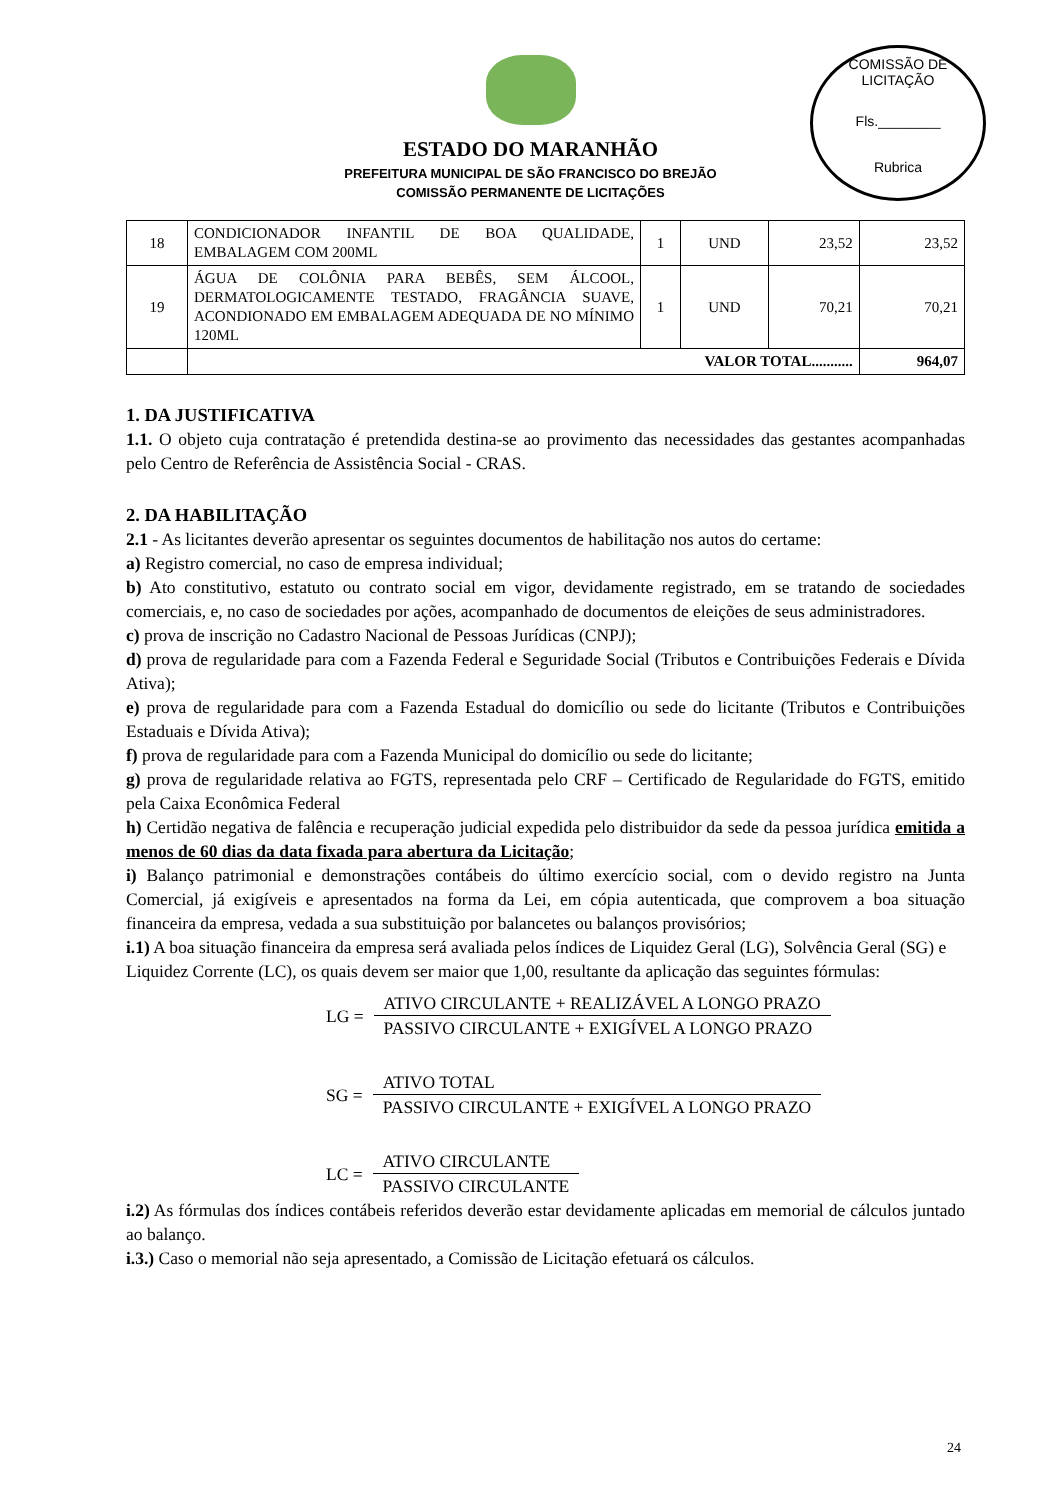COMISSÃO DE LICITAÇÃO
Fls.________
Rubrica
ESTADO DO MARANHÃO
PREFEITURA MUNICIPAL DE SÃO FRANCISCO DO BREJÃO
COMISSÃO PERMANENTE DE LICITAÇÕES
| 18 | CONDICIONADOR INFANTIL DE BOA QUALIDADE, EMBALAGEM COM 200ML | 1 | UND | 23,52 | 23,52 |
| 19 | ÁGUA DE COLÔNIA PARA BEBÊS, SEM ÁLCOOL, DERMATOLOGICAMENTE TESTADO, FRAGÂNCIA SUAVE, ACONDIONADO EM EMBALAGEM ADEQUADA DE NO MÍNIMO 120ML | 1 | UND | 70,21 | 70,21 |
| | VALOR TOTAL........... | | | | 964,07 |
1. DA JUSTIFICATIVA
1.1. O objeto cuja contratação é pretendida destina-se ao provimento das necessidades das gestantes acompanhadas pelo Centro de Referência de Assistência Social - CRAS.
2. DA HABILITAÇÃO
2.1 - As licitantes deverão apresentar os seguintes documentos de habilitação nos autos do certame:
a) Registro comercial, no caso de empresa individual;
b) Ato constitutivo, estatuto ou contrato social em vigor, devidamente registrado, em se tratando de sociedades comerciais, e, no caso de sociedades por ações, acompanhado de documentos de eleições de seus administradores.
c) prova de inscrição no Cadastro Nacional de Pessoas Jurídicas (CNPJ);
d) prova de regularidade para com a Fazenda Federal e Seguridade Social (Tributos e Contribuições Federais e Dívida Ativa);
e) prova de regularidade para com a Fazenda Estadual do domicílio ou sede do licitante (Tributos e Contribuições Estaduais e Dívida Ativa);
f) prova de regularidade para com a Fazenda Municipal do domicílio ou sede do licitante;
g) prova de regularidade relativa ao FGTS, representada pelo CRF – Certificado de Regularidade do FGTS, emitido pela Caixa Econômica Federal
h) Certidão negativa de falência e recuperação judicial expedida pelo distribuidor da sede da pessoa jurídica emitida a menos de 60 dias da data fixada para abertura da Licitação;
i) Balanço patrimonial e demonstrações contábeis do último exercício social, com o devido registro na Junta Comercial, já exigíveis e apresentados na forma da Lei, em cópia autenticada, que comprovem a boa situação financeira da empresa, vedada a sua substituição por balancetes ou balanços provisórios;
i.1) A boa situação financeira da empresa será avaliada pelos índices de Liquidez Geral (LG), Solvência Geral (SG) e Liquidez Corrente (LC), os quais devem ser maior que 1,00, resultante da aplicação das seguintes fórmulas:
LG =
ATIVO CIRCULANTE + REALIZÁVEL A LONGO PRAZO
PASSIVO CIRCULANTE + EXIGÍVEL A LONGO PRAZO
SG =
ATIVO TOTAL
PASSIVO CIRCULANTE + EXIGÍVEL A LONGO PRAZO
LC =
ATIVO CIRCULANTE
PASSIVO CIRCULANTE
i.2) As fórmulas dos índices contábeis referidos deverão estar devidamente aplicadas em memorial de cálculos juntado ao balanço.
i.3.) Caso o memorial não seja apresentado, a Comissão de Licitação efetuará os cálculos.
24